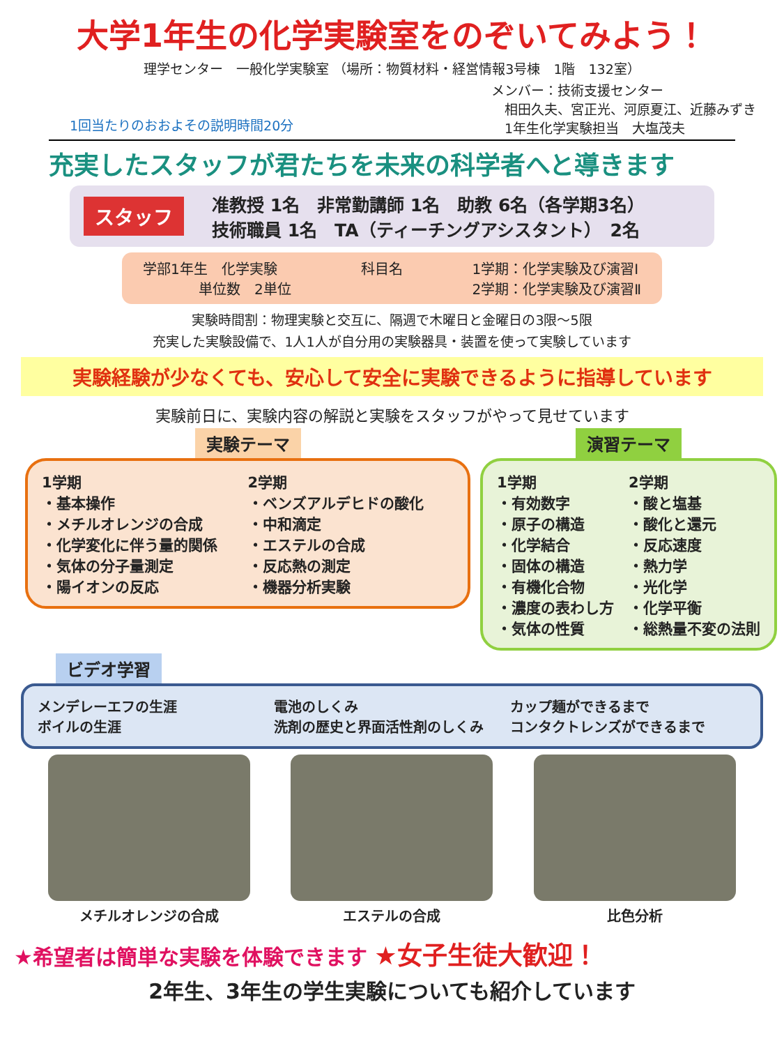大学1年生の化学実験室をのぞいてみよう！
理学センター　一般化学実験室 （場所：物質材料・経営情報3号棟　1階　132室）
1回当たりのおおよその説明時間20分 メンバー：技術支援センター
　相田久夫、宮正光、河原夏江、近藤みずき
　1年生化学実験担当　大塩茂夫
充実したスタッフが君たちを未来の科学者へと導きます
スタッフ 准教授 1名　非常勤講師 1名　助教 6名（各学期3名）
技術職員 1名　TA（ティーチングアシスタント）　2名
学部1年生　化学実験
　　　　単位数　2単位 科目名 1学期：化学実験及び演習Ⅰ
2学期：化学実験及び演習Ⅱ
実験時間割：物理実験と交互に、隔週で木曜日と金曜日の3限～5限
充実した実験設備で、1人1人が自分用の実験器具・装置を使って実験しています
実験経験が少なくても、安心して安全に実験できるように指導しています
実験前日に、実験内容の解説と実験をスタッフがやって見せています
実験テーマ
1学期
・基本操作
・メチルオレンジの合成
・化学変化に伴う量的関係
・気体の分子量測定
・陽イオンの反応
2学期
・ベンズアルデヒドの酸化
・中和滴定
・エステルの合成
・反応熱の測定
・機器分析実験
演習テーマ
1学期
・有効数字
・原子の構造
・化学結合
・固体の構造
・有機化合物
・濃度の表わし方
・気体の性質
2学期
・酸と塩基
・酸化と還元
・反応速度
・熱力学
・光化学
・化学平衡
・総熱量不変の法則
ビデオ学習
メンデレーエフの生涯
ボイルの生涯
電池のしくみ
洗剤の歴史と界面活性剤のしくみ
カップ麺ができるまで
コンタクトレンズができるまで
メチルオレンジの合成 エステルの合成 比色分析
★希望者は簡単な実験を体験できます ★女子生徒大歓迎！
2年生、3年生の学生実験についても紹介しています